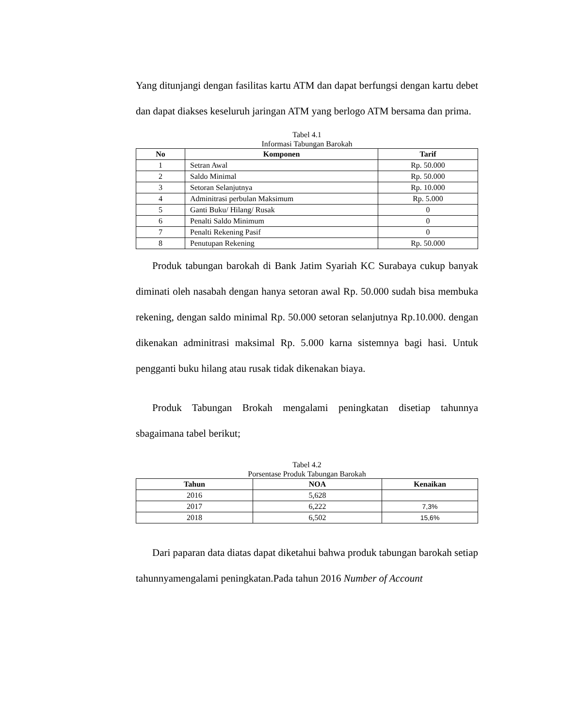Yang ditunjangi dengan fasilitas kartu ATM dan dapat berfungsi dengan kartu debet dan dapat diakses keseluruh jaringan ATM yang berlogo ATM bersama dan prima.
Tabel 4.1
Informasi Tabungan Barokah
| No | Komponen | Tarif |
| --- | --- | --- |
| 1 | Setran Awal | Rp. 50.000 |
| 2 | Saldo Minimal | Rp. 50.000 |
| 3 | Setoran Selanjutnya | Rp. 10.000 |
| 4 | Adminitrasi perbulan Maksimum | Rp. 5.000 |
| 5 | Ganti Buku/ Hilang/ Rusak | 0 |
| 6 | Penalti Saldo Minimum | 0 |
| 7 | Penalti Rekening Pasif | 0 |
| 8 | Penutupan Rekening | Rp. 50.000 |
Produk tabungan barokah di Bank Jatim Syariah KC Surabaya cukup banyak diminati oleh nasabah dengan hanya setoran awal Rp. 50.000 sudah bisa membuka rekening, dengan saldo minimal Rp. 50.000 setoran selanjutnya Rp.10.000. dengan dikenakan adminitrasi maksimal Rp. 5.000 karna sistemnya bagi hasi. Untuk pengganti buku hilang atau rusak tidak dikenakan biaya.
Produk Tabungan Brokah mengalami peningkatan disetiap tahunnya sbagaimana tabel berikut;
Tabel 4.2
Porsentase Produk Tabungan Barokah
| Tahun | NOA | Kenaikan |
| --- | --- | --- |
| 2016 | 5,628 | |
| 2017 | 6,222 | 7,3% |
| 2018 | 6,502 | 15,6% |
Dari paparan data diatas dapat diketahui bahwa produk tabungan barokah setiap tahunnyamengalami peningkatan.Pada tahun 2016 Number of Account